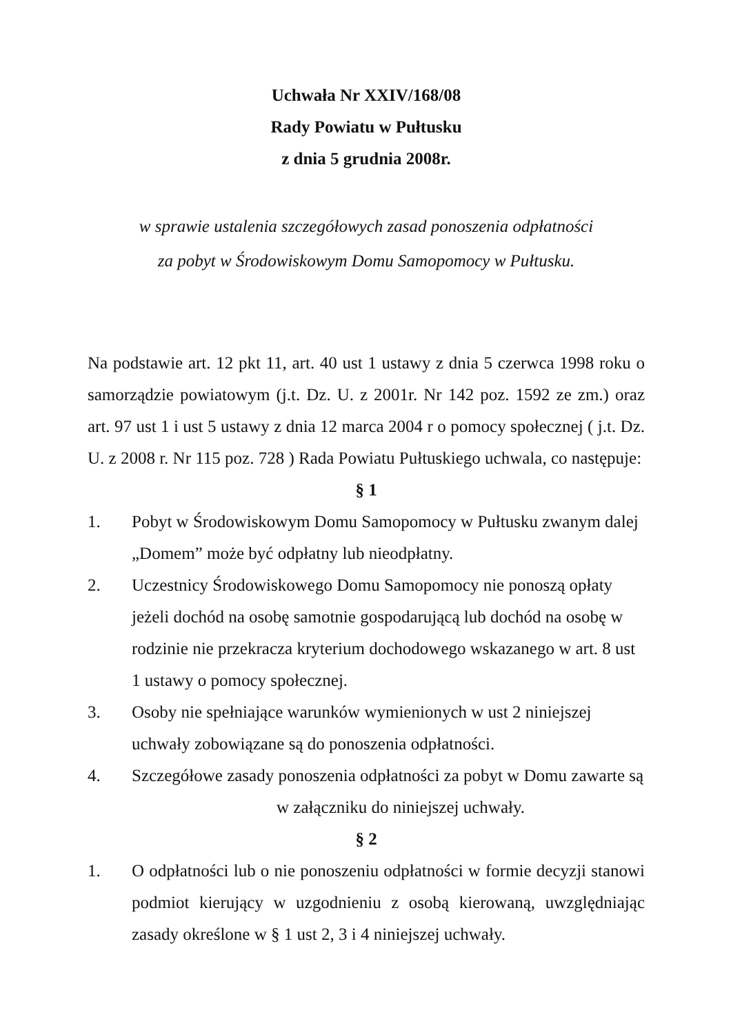Uchwała Nr XXIV/168/08
Rady Powiatu w Pułtusku
z dnia 5 grudnia 2008r.
w sprawie ustalenia szczegółowych zasad ponoszenia odpłatności
za pobyt w Środowiskowym Domu Samopomocy w Pułtusku.
Na podstawie art. 12 pkt 11, art. 40 ust 1 ustawy z dnia 5 czerwca 1998 roku o samorządzie powiatowym (j.t. Dz. U. z 2001r. Nr 142 poz. 1592 ze zm.) oraz art. 97 ust 1 i ust 5 ustawy z dnia 12 marca 2004 r o pomocy społecznej ( j.t. Dz. U. z 2008 r. Nr 115 poz. 728 ) Rada Powiatu Pułtuskiego uchwala, co następuje:
§ 1
1. Pobyt w Środowiskowym Domu Samopomocy w Pułtusku zwanym dalej „Domem” może być odpłatny lub nieodpłatny.
2. Uczestnicy Środowiskowego Domu Samopomocy nie ponoszą opłaty jeżeli dochód na osobę samotnie gospodarującą lub dochód na osobę w rodzinie nie przekracza kryterium dochodowego wskazanego w art. 8 ust 1 ustawy o pomocy społecznej.
3. Osoby nie spełniające warunków wymienionych w ust 2 niniejszej uchwały zobowiązane są do ponoszenia odpłatności.
4. Szczegółowe zasady ponoszenia odpłatności za pobyt w Domu zawarte są w załączniku do niniejszej uchwały.
§ 2
1. O odpłatności lub o nie ponoszeniu odpłatności w formie decyzji stanowi podmiot kierujący w uzgodnieniu z osobą kierowaną, uwzględniając zasady określone w § 1 ust 2, 3 i 4 niniejszej uchwały.